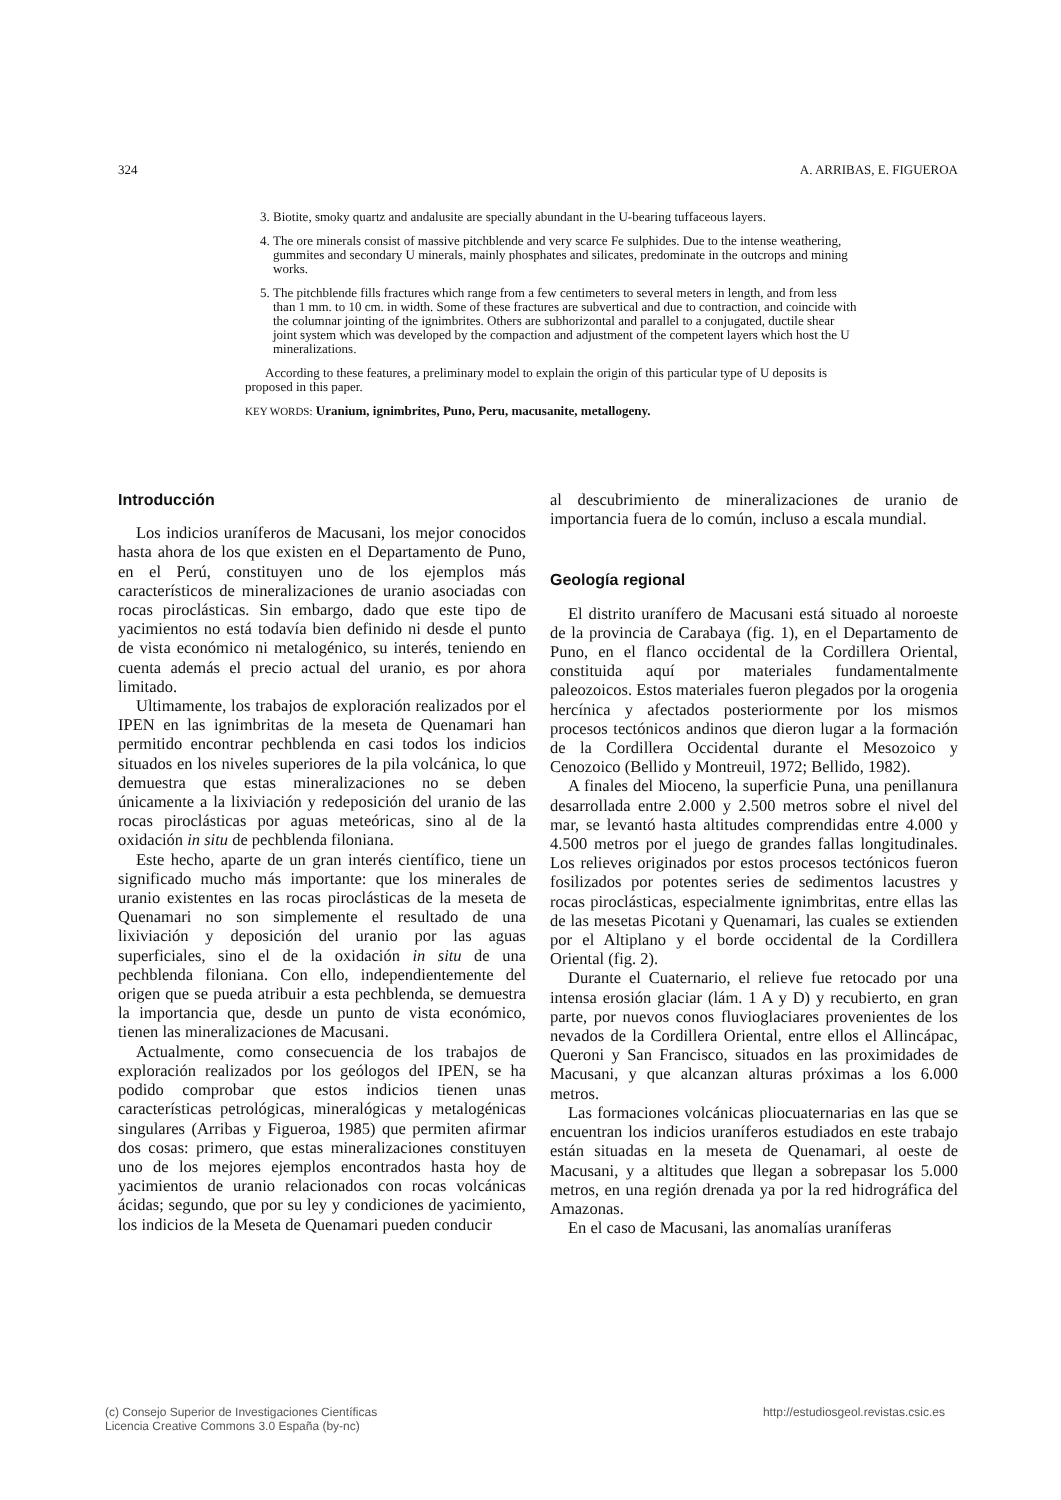324 A. ARRIBAS, E. FIGUEROA
3. Biotite, smoky quartz and andalusite are specially abundant in the U-bearing tuffaceous layers.
4. The ore minerals consist of massive pitchblende and very scarce Fe sulphides. Due to the intense weathering, gummites and secondary U minerals, mainly phosphates and silicates, predominate in the outcrops and mining works.
5. The pitchblende fills fractures which range from a few centimeters to several meters in length, and from less than 1 mm. to 10 cm. in width. Some of these fractures are subvertical and due to contraction, and coincide with the columnar jointing of the ignimbrites. Others are subhorizontal and parallel to a conjugated, ductile shear joint system which was developed by the compaction and adjustment of the competent layers which host the U mineralizations.
According to these features, a preliminary model to explain the origin of this particular type of U deposits is proposed in this paper.
KEY WORDS: Uranium, ignimbrites, Puno, Peru, macusanite, metallogeny.
Introducción
Los indicios uraníferos de Macusani, los mejor conocidos hasta ahora de los que existen en el Departamento de Puno, en el Perú, constituyen uno de los ejemplos más característicos de mineralizaciones de uranio asociadas con rocas piroclásticas. Sin embargo, dado que este tipo de yacimientos no está todavía bien definido ni desde el punto de vista económico ni metalogénico, su interés, teniendo en cuenta además el precio actual del uranio, es por ahora limitado.
Ultimamente, los trabajos de exploración realizados por el IPEN en las ignimbritas de la meseta de Quenamari han permitido encontrar pechblenda en casi todos los indicios situados en los niveles superiores de la pila volcánica, lo que demuestra que estas mineralizaciones no se deben únicamente a la lixiviación y redeposición del uranio de las rocas piroclásticas por aguas meteóricas, sino al de la oxidación in situ de pechblenda filoniana.
Este hecho, aparte de un gran interés científico, tiene un significado mucho más importante: que los minerales de uranio existentes en las rocas piroclásticas de la meseta de Quenamari no son simplemente el resultado de una lixiviación y deposición del uranio por las aguas superficiales, sino el de la oxidación in situ de una pechblenda filoniana. Con ello, independientemente del origen que se pueda atribuir a esta pechblenda, se demuestra la importancia que, desde un punto de vista económico, tienen las mineralizaciones de Macusani.
Actualmente, como consecuencia de los trabajos de exploración realizados por los geólogos del IPEN, se ha podido comprobar que estos indicios tienen unas características petrológicas, mineralógicas y metalogénicas singulares (Arribas y Figueroa, 1985) que permiten afirmar dos cosas: primero, que estas mineralizaciones constituyen uno de los mejores ejemplos encontrados hasta hoy de yacimientos de uranio relacionados con rocas volcánicas ácidas; segundo, que por su ley y condiciones de yacimiento, los indicios de la Meseta de Quenamari pueden conducir
al descubrimiento de mineralizaciones de uranio de importancia fuera de lo común, incluso a escala mundial.
Geología regional
El distrito uranífero de Macusani está situado al noroeste de la provincia de Carabaya (fig. 1), en el Departamento de Puno, en el flanco occidental de la Cordillera Oriental, constituida aquí por materiales fundamentalmente paleozoicos. Estos materiales fueron plegados por la orogenia hercínica y afectados posteriormente por los mismos procesos tectónicos andinos que dieron lugar a la formación de la Cordillera Occidental durante el Mesozoico y Cenozoico (Bellido y Montreuil, 1972; Bellido, 1982).
A finales del Mioceno, la superficie Puna, una penillanura desarrollada entre 2.000 y 2.500 metros sobre el nivel del mar, se levantó hasta altitudes comprendidas entre 4.000 y 4.500 metros por el juego de grandes fallas longitudinales. Los relieves originados por estos procesos tectónicos fueron fosilizados por potentes series de sedimentos lacustres y rocas piroclásticas, especialmente ignimbritas, entre ellas las de las mesetas Picotani y Quenamari, las cuales se extienden por el Altiplano y el borde occidental de la Cordillera Oriental (fig. 2).
Durante el Cuaternario, el relieve fue retocado por una intensa erosión glaciar (lám. 1 A y D) y recubierto, en gran parte, por nuevos conos fluvioglaciares provenientes de los nevados de la Cordillera Oriental, entre ellos el Allincápac, Queroni y San Francisco, situados en las proximidades de Macusani, y que alcanzan alturas próximas a los 6.000 metros.
Las formaciones volcánicas pliocuaternarias en las que se encuentran los indicios uraníferos estudiados en este trabajo están situadas en la meseta de Quenamari, al oeste de Macusani, y a altitudes que llegan a sobrepasar los 5.000 metros, en una región drenada ya por la red hidrográfica del Amazonas.
En el caso de Macusani, las anomalías uraníferas
(c) Consejo Superior de Investigaciones Científicas
Licencia Creative Commons 3.0 España (by-nc) http://estudiosgeol.revistas.csic.es